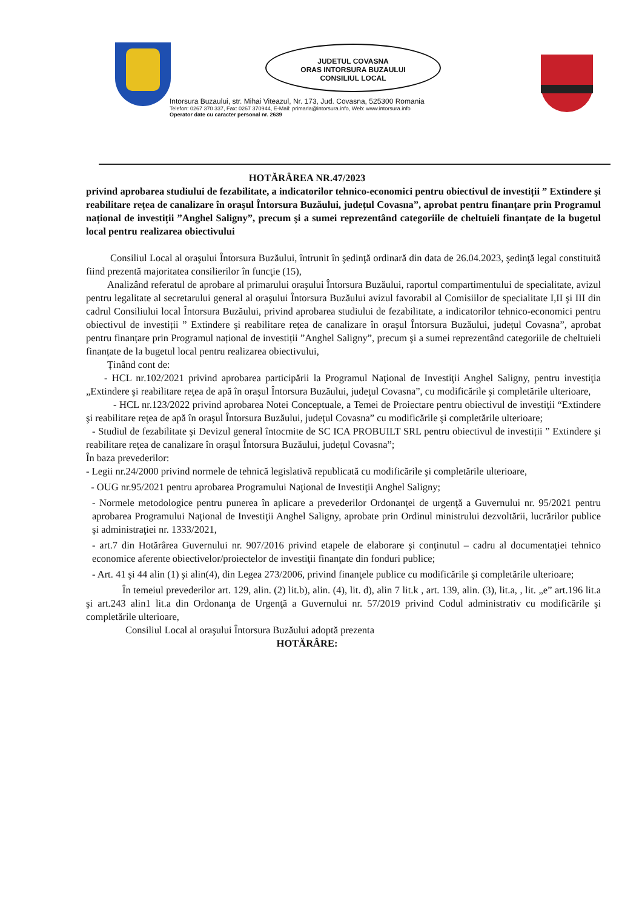JUDETUL COVASNA
ORAS INTORSURA BUZAULUI
CONSILIUL LOCAL
Intorsura Buzaului, str. Mihai Viteazul, Nr. 173, Jud. Covasna, 525300 Romania
Telefon: 0267 370 337, Fax: 0267 370944, E-Mail: primaria@intorsura.info, Web: www.intorsura.info
Operator date cu caracter personal nr. 2639
HOTĂRÂREA NR.47/2023
privind aprobarea studiului de fezabilitate, a indicatorilor tehnico-economici pentru obiectivul de investiții ” Extindere şi reabilitare rețea de canalizare în oraşul Întorsura Buzăului, județul Covasna”, aprobat pentru finanțare prin Programul național de investiții ”Anghel Saligny”, precum şi a sumei reprezentând categoriile de cheltuieli finanțate de la bugetul local pentru realizarea obiectivului
Consiliul Local al oraşului Întorsura Buzăului, întrunit în şedinţă ordinară din data de 26.04.2023, şedinţă legal constituită fiind prezentă majoritatea consilierilor în funcţie (15),
Analizând referatul de aprobare al primarului oraşului Întorsura Buzăului, raportul compartimentului de specialitate, avizul pentru legalitate al secretarului general al oraşului Întorsura Buzăului avizul favorabil al Comisiilor de specialitate I,II şi III din cadrul Consiliului local Întorsura Buzăului, privind aprobarea studiului de fezabilitate, a indicatorilor tehnico-economici pentru obiectivul de investiții ” Extindere şi reabilitare rețea de canalizare în oraşul Întorsura Buzăului, județul Covasna”, aprobat pentru finanțare prin Programul național de investiții ”Anghel Saligny”, precum şi a sumei reprezentând categoriile de cheltuieli finanțate de la bugetul local pentru realizarea obiectivului,
Ținând cont de:
- HCL nr.102/2021 privind aprobarea participării la Programul Naţional de Investiţii Anghel Saligny, pentru investiţia „Extindere şi reabilitare reţea de apă în oraşul Întorsura Buzăului, judeţul Covasna”, cu modificările şi completările ulterioare,
- HCL nr.123/2022 privind aprobarea Notei Conceptuale, a Temei de Proiectare pentru obiectivul de investiţii “Extindere şi reabilitare reţea de apă în oraşul Întorsura Buzăului, judeţul Covasna” cu modificările şi completările ulterioare;
- Studiul de fezabilitate şi Devizul general întocmite de SC ICA PROBUILT SRL pentru obiectivul de investiții ” Extindere şi reabilitare rețea de canalizare în oraşul Întorsura Buzăului, județul Covasna”;
În baza prevederilor:
- Legii nr.24/2000 privind normele de tehnică legislativă republicată cu modificările şi completările ulterioare,
- OUG nr.95/2021 pentru aprobarea Programului Naţional de Investiţii Anghel Saligny;
- Normele metodologice pentru punerea în aplicare a prevederilor Ordonanţei de urgenţă a Guvernului nr. 95/2021 pentru aprobarea Programului Naţional de Investiţii Anghel Saligny, aprobate prin Ordinul ministrului dezvoltării, lucrărilor publice şi administraţiei nr. 1333/2021,
- art.7 din Hotărârea Guvernului nr. 907/2016 privind etapele de elaborare şi conţinutul – cadru al documentaţiei tehnico economice aferente obiectivelor/proiectelor de investiţii finanţate din fonduri publice;
- Art. 41 şi 44 alin (1) şi alin(4), din Legea 273/2006, privind finanţele publice cu modificările şi completările ulterioare;
În temeiul prevederilor art. 129, alin. (2) lit.b), alin. (4), lit. d), alin 7 lit.k , art. 139, alin. (3), lit.a, , lit. „e” art.196 lit.a şi art.243 alin1 lit.a din Ordonanţa de Urgenţă a Guvernului nr. 57/2019 privind Codul administrativ cu modificările şi completările ulterioare,
Consiliul Local al oraşului Întorsura Buzăului adoptă prezenta
HOTĂRÂRE: